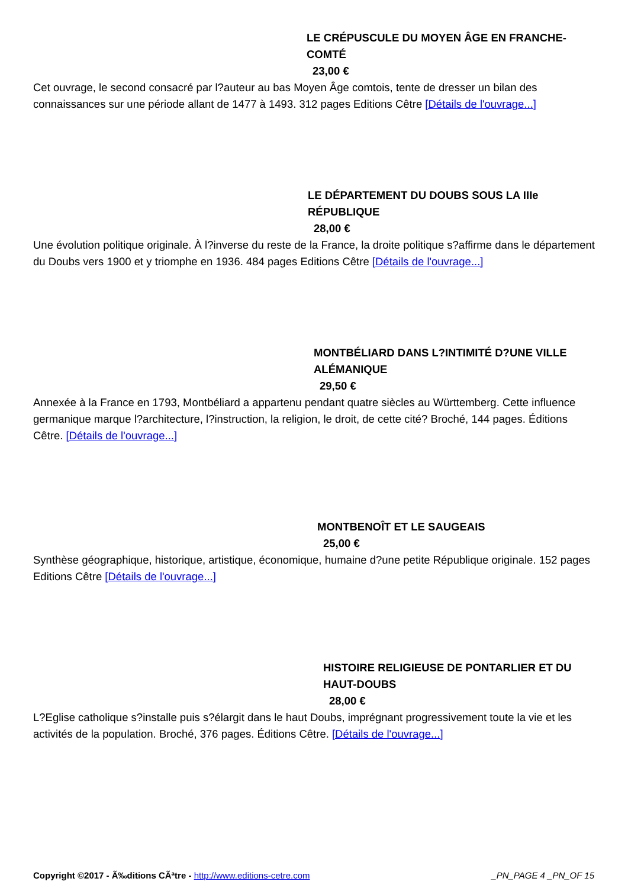LE CRÉPUSCULE DU MOYEN ÂGE EN FRANCHE-COMTÉ
23,00 €
Cet ouvrage, le second consacré par l?auteur au bas Moyen Âge comtois, tente de dresser un bilan des connaissances sur une période allant de 1477 à 1493. 312 pages Editions Cêtre [Détails de l'ouvrage...]
LE DÉPARTEMENT DU DOUBS SOUS LA IIIe RÉPUBLIQUE
28,00 €
Une évolution politique originale. À l?inverse du reste de la France, la droite politique s?affirme dans le département du Doubs vers 1900 et y triomphe en 1936. 484 pages Editions Cêtre [Détails de l'ouvrage...]
MONTBÉLIARD DANS L?INTIMITÉ D?UNE VILLE ALÉMANIQUE
29,50 €
Annexée à la France en 1793, Montbéliard a appartenu pendant quatre siècles au Württemberg. Cette influence germanique marque l?architecture, l?instruction, la religion, le droit, de cette cité? Broché, 144 pages. Éditions Cêtre. [Détails de l'ouvrage...]
MONTBENOÎT ET LE SAUGEAIS
25,00 €
Synthèse géographique, historique, artistique, économique, humaine d?une petite République originale. 152 pages Editions Cêtre [Détails de l'ouvrage...]
HISTOIRE RELIGIEUSE DE PONTARLIER ET DU HAUT-DOUBS
28,00 €
L?Eglise catholique s?installe puis s?élargit dans le haut Doubs, imprégnant progressivement toute la vie et les activités de la population. Broché, 376 pages. Éditions Cêtre. [Détails de l'ouvrage...]
Copyright ©2017 - Ã‰ditions CÃªtre - http://www.editions-cetre.com _PN_PAGE 4 _PN_OF 15